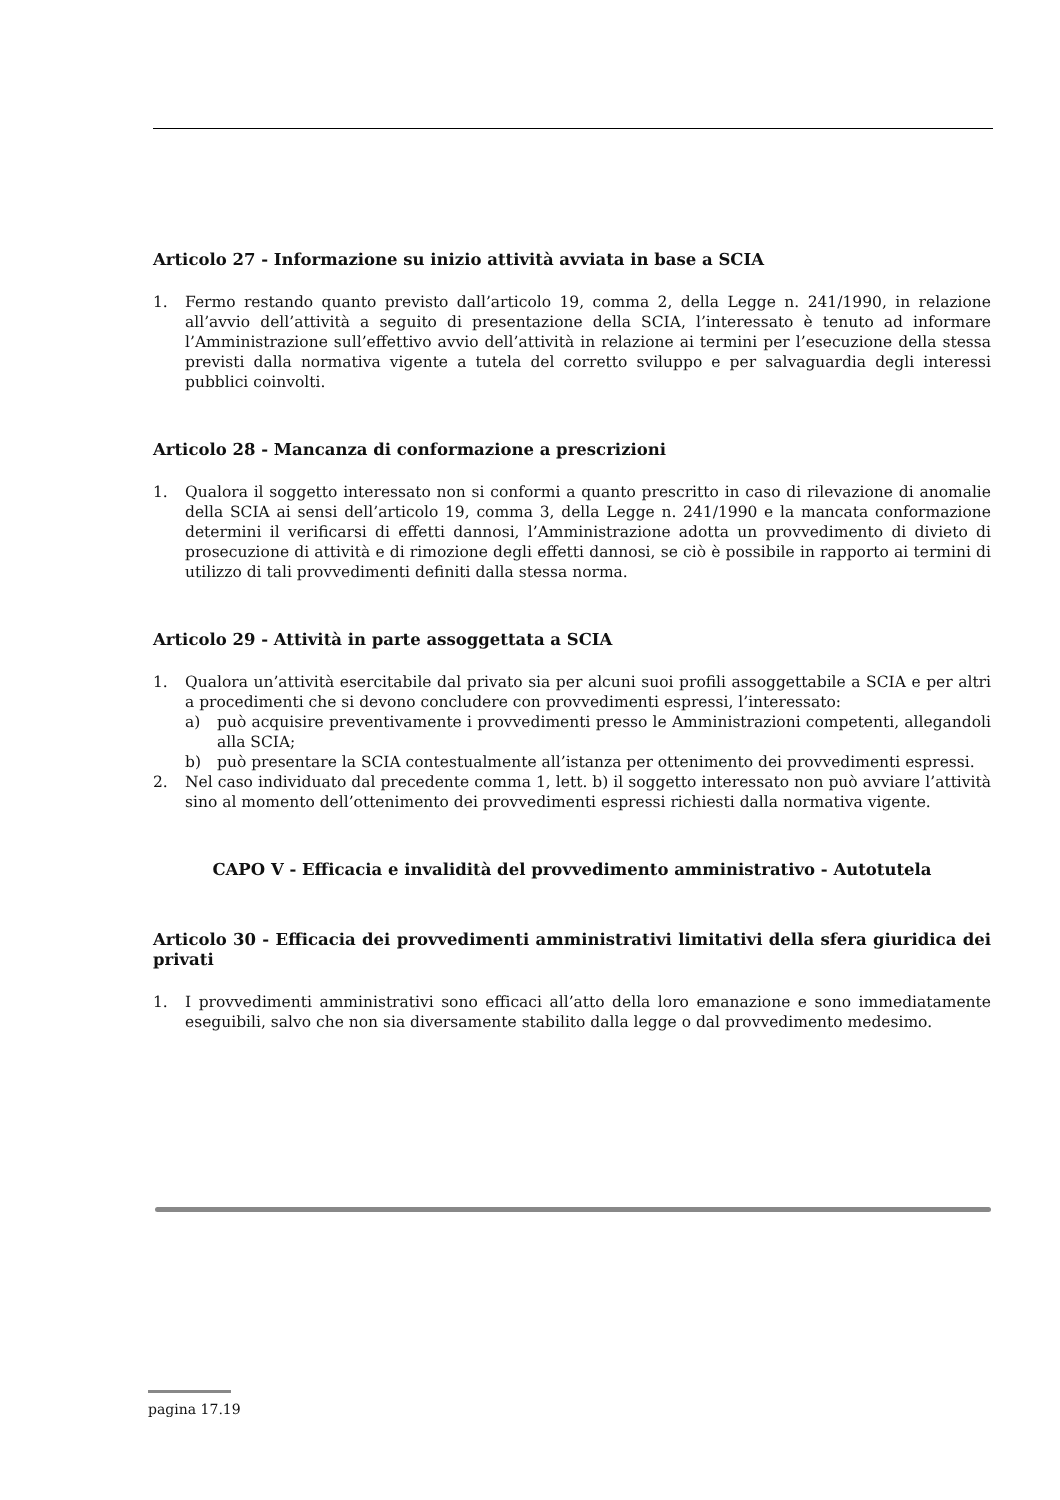Articolo 27 - Informazione su inizio attività avviata in base a SCIA
1. Fermo restando quanto previsto dall’articolo 19, comma 2, della Legge n. 241/1990, in relazione all’avvio dell’attività a seguito di presentazione della SCIA, l’interessato è tenuto ad informare l’Amministrazione sull’effettivo avvio dell’attività in relazione ai termini per l’esecuzione della stessa previsti dalla normativa vigente a tutela del corretto sviluppo e per salvaguardia degli interessi pubblici coinvolti.
Articolo 28 - Mancanza di conformazione a prescrizioni
1. Qualora il soggetto interessato non si conformi a quanto prescritto in caso di rilevazione di anomalie della SCIA ai sensi dell’articolo 19, comma 3, della Legge n. 241/1990 e la mancata conformazione determini il verificarsi di effetti dannosi, l’Amministrazione adotta un provvedimento di divieto di prosecuzione di attività e di rimozione degli effetti dannosi, se ciò è possibile in rapporto ai termini di utilizzo di tali provvedimenti definiti dalla stessa norma.
Articolo 29 - Attività in parte assoggettata a SCIA
1. Qualora un’attività esercitabile dal privato sia per alcuni suoi profili assoggettabile a SCIA e per altri a procedimenti che si devono concludere con provvedimenti espressi, l’interessato:
a) può acquisire preventivamente i provvedimenti presso le Amministrazioni competenti, allegandoli alla SCIA;
b) può presentare la SCIA contestualmente all’istanza per ottenimento dei provvedimenti espressi.
2. Nel caso individuato dal precedente comma 1, lett. b) il soggetto interessato non può avviare l’attività sino al momento dell’ottenimento dei provvedimenti espressi richiesti dalla normativa vigente.
CAPO V - Efficacia e invalidità del provvedimento amministrativo - Autotutela
Articolo 30 - Efficacia dei provvedimenti amministrativi limitativi della sfera giuridica dei privati
1. I provvedimenti amministrativi sono efficaci all’atto della loro emanazione e sono immediatamente eseguibili, salvo che non sia diversamente stabilito dalla legge o dal provvedimento medesimo.
pagina 17.19